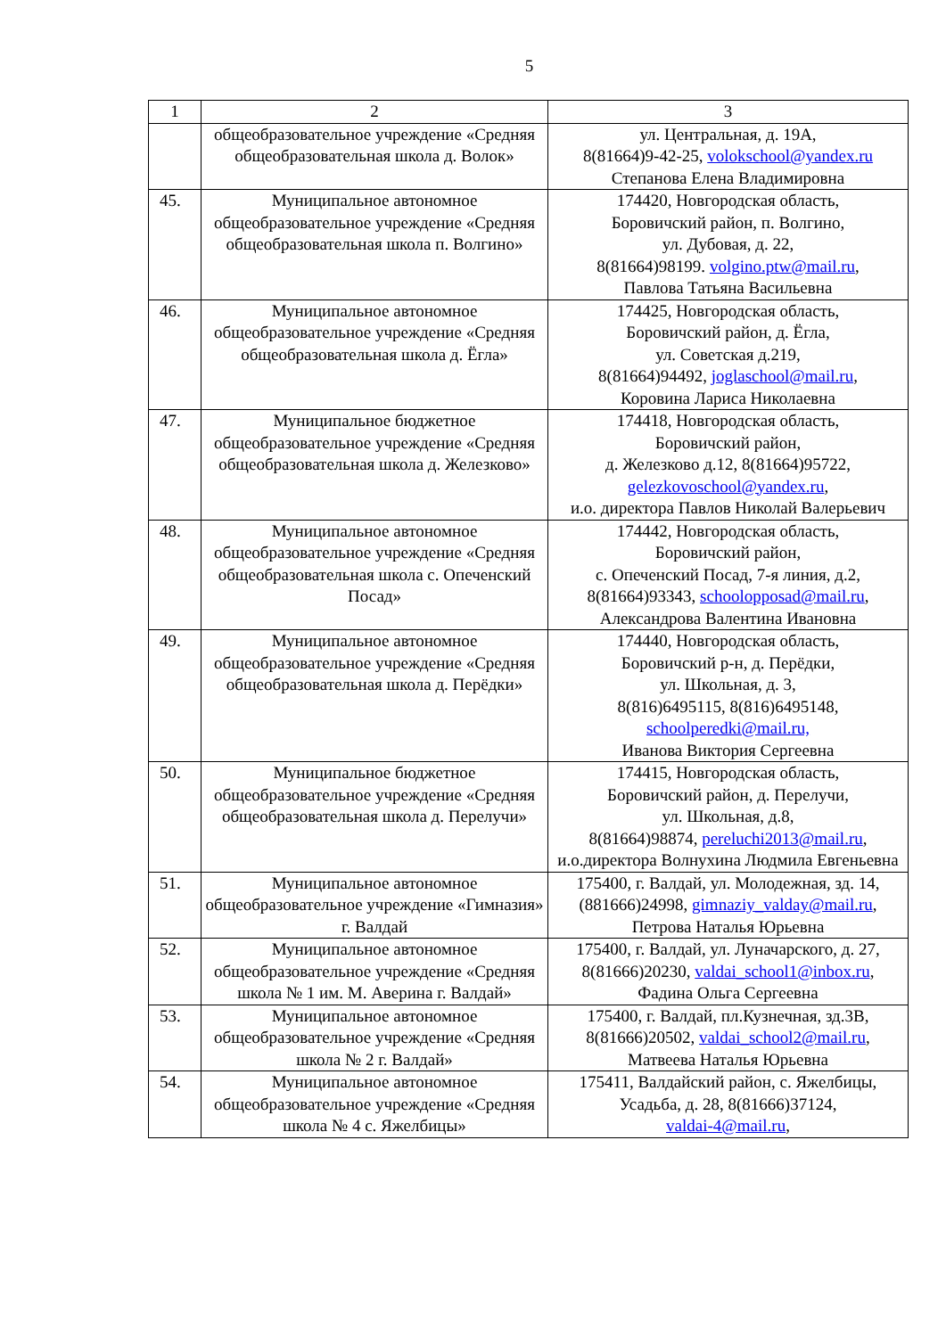5
| 1 | 2 | 3 |
| --- | --- | --- |
| | общеобразовательное учреждение «Средняя общеобразовательная школа д. Волок» | ул. Центральная, д. 19А, 8(81664)9-42-25, volokschool@yandex.ru Степанова Елена Владимировна |
| 45. | Муниципальное автономное общеобразовательное учреждение «Средняя общеобразовательная школа п. Волгино» | 174420, Новгородская область, Боровичский район, п. Волгино, ул. Дубовая, д. 22, 8(81664)98199. volgino.ptw@mail.ru , Павлова Татьяна Васильевна |
| 46. | Муниципальное автономное общеобразовательное учреждение «Средняя общеобразовательная школа д. Ёгла» | 174425, Новгородская область, Боровичский район, д. Ёгла, ул. Советская д.219, 8(81664)94492, joglaschool@mail.ru , Коровина Лариса Николаевна |
| 47. | Муниципальное бюджетное общеобразовательное учреждение «Средняя общеобразовательная школа д. Железково» | 174418, Новгородская область, Боровичский район, д. Железково д.12, 8(81664)95722, gelezkovoschool@yandex.ru , и.о. директора Павлов Николай Валерьевич |
| 48. | Муниципальное автономное общеобразовательное учреждение «Средняя общеобразовательная школа с. Опеченский Посад» | 174442, Новгородская область, Боровичский район, с. Опеченский Посад, 7-я линия, д.2, 8(81664)93343, schoolopposad@mail.ru , Александрова Валентина Ивановна |
| 49. | Муниципальное автономное общеобразовательное учреждение «Средняя общеобразовательная школа д. Перёдки» | 174440, Новгородская область, Боровичский р-н, д. Перёдки, ул. Школьная, д. 3, 8(816)6495115, 8(816)6495148, schoolperedki@mail.ru, Иванова Виктория Сергеевна |
| 50. | Муниципальное бюджетное общеобразовательное учреждение «Средняя общеобразовательная школа д. Перелучи» | 174415, Новгородская область, Боровичский район, д. Перелучи, ул. Школьная, д.8, 8(81664)98874, pereluchi2013@mail.ru , и.о.директора Волнухина Людмила Евгеньевна |
| 51. | Муниципальное автономное общеобразовательное учреждение «Гимназия» г. Валдай | 175400, г. Валдай, ул. Молодежная, зд. 14, (881666)24998, gimnaziy_valday@mail.ru , Петрова Наталья Юрьевна |
| 52. | Муниципальное автономное общеобразовательное учреждение «Средняя школа № 1 им. М. Аверина г. Валдай» | 175400, г. Валдай, ул. Луначарского, д. 27, 8(81666)20230, valdai_school1@inbox.ru , Фадина Ольга Сергеевна |
| 53. | Муниципальное автономное общеобразовательное учреждение «Средняя школа № 2 г. Валдай» | 175400, г. Валдай, пл.Кузнечная, зд.3В, 8(81666)20502, valdai_school2@mail.ru , Матвеева Наталья Юрьевна |
| 54. | Муниципальное автономное общеобразовательное учреждение «Средняя школа № 4 с. Яжелбицы» | 175411, Валдайский район, с. Яжелбицы, Усадьба, д. 28, 8(81666)37124, valdai-4@mail.ru , |